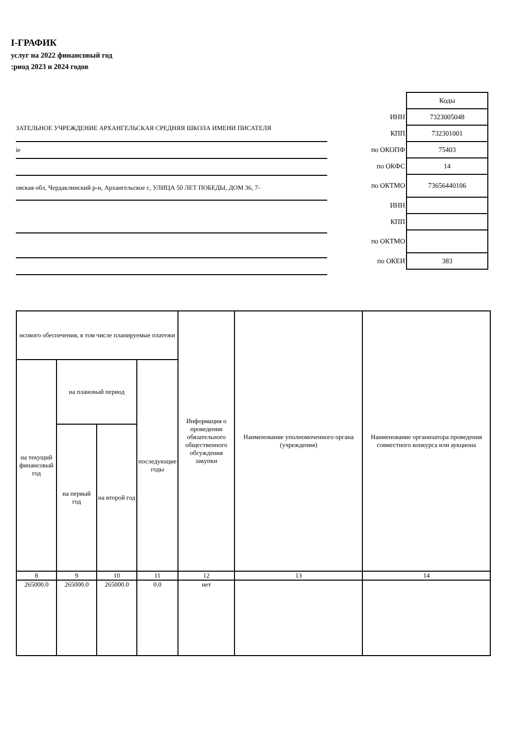I-ГРАФИК
услуг на 2022 финансовый год
:риод 2023 и 2024 годов
ЗАТЕЛЬНОЕ УЧРЕЖДЕНИЕ АРХАНГЕЛЬСКАЯ СРЕДНЯЯ ШКОЛА ИМЕНИ ПИСАТЕЛЯ
іе
овская обл, Чердаклинский р-н, Архангельское с, УЛИЦА 50 ЛЕТ ПОБЕДЫ, ДОМ 36, 7-
| | Коды |
| ИНН | 7323005048 |
| КПП | 732301001 |
| по ОКОПФ | 75403 |
| по ОКФС | 14 |
| по ОКТМО | 73656440106 |
| ИНН | |
| КПП | |
| по ОКТМО | |
| по ОКЕИ | 383 |
| нсового обеспечения, в том числе планируемые платежи | | | | Информация о проведении обязательного общественного обсуждения закупки | Наименование уполномоченного органа (учреждения) | Наименование организатора проведения совместного конкурса или аукциона |
| на текущий финансовый год | на плановый период | | последующие годы | | | |
| | на первый год | на второй год | | | | |
| 8 | 9 | 10 | 11 | 12 | 13 | 14 |
| 265000.0 | 265000.0 | 265000.0 | 0.0 | нет | | |